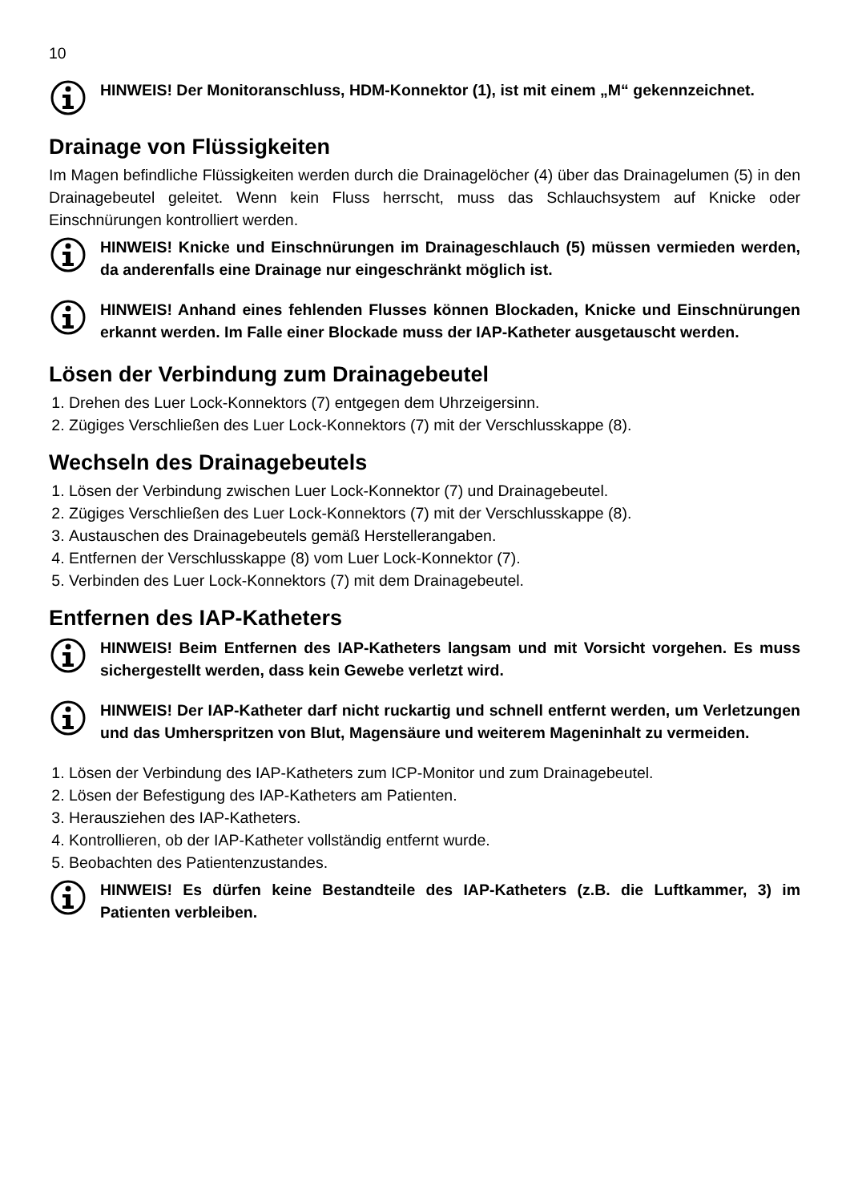10
HINWEIS! Der Monitoranschluss, HDM-Konnektor (1), ist mit einem „M“ gekennzeichnet.
Drainage von Flüssigkeiten
Im Magen befindliche Flüssigkeiten werden durch die Drainagelöcher (4) über das Drainagelumen (5) in den Drainagebeutel geleitet. Wenn kein Fluss herrscht, muss das Schlauchsystem auf Knicke oder Einschnürungen kontrolliert werden.
HINWEIS! Knicke und Einschnürungen im Drainageschlauch (5) müssen vermieden werden, da anderenfalls eine Drainage nur eingeschränkt möglich ist.
HINWEIS! Anhand eines fehlenden Flusses können Blockaden, Knicke und Einschnürungen erkannt werden. Im Falle einer Blockade muss der IAP-Katheter ausgetauscht werden.
Lösen der Verbindung zum Drainagebeutel
1. Drehen des Luer Lock-Konnektors (7) entgegen dem Uhrzeigersinn.
2. Zügiges Verschließen des Luer Lock-Konnektors (7) mit der Verschlusskappe (8).
Wechseln des Drainagebeutels
1. Lösen der Verbindung zwischen Luer Lock-Konnektor (7) und Drainagebeutel.
2. Zügiges Verschließen des Luer Lock-Konnektors (7) mit der Verschlusskappe (8).
3. Austauschen des Drainagebeutels gemäß Herstellerangaben.
4. Entfernen der Verschlusskappe (8) vom Luer Lock-Konnektor (7).
5. Verbinden des Luer Lock-Konnektors (7) mit dem Drainagebeutel.
Entfernen des IAP-Katheters
HINWEIS! Beim Entfernen des IAP-Katheters langsam und mit Vorsicht vorgehen. Es muss sichergestellt werden, dass kein Gewebe verletzt wird.
HINWEIS! Der IAP-Katheter darf nicht ruckartig und schnell entfernt werden, um Verletzungen und das Umherspritzen von Blut, Magensäure und weiterem Mageninhalt zu vermeiden.
1. Lösen der Verbindung des IAP-Katheters zum ICP-Monitor und zum Drainagebeutel.
2. Lösen der Befestigung des IAP-Katheters am Patienten.
3. Herausziehen des IAP-Katheters.
4. Kontrollieren, ob der IAP-Katheter vollständig entfernt wurde.
5. Beobachten des Patientenzustandes.
HINWEIS! Es dürfen keine Bestandteile des IAP-Katheters (z.B. die Luftkammer, 3) im Patienten verbleiben.